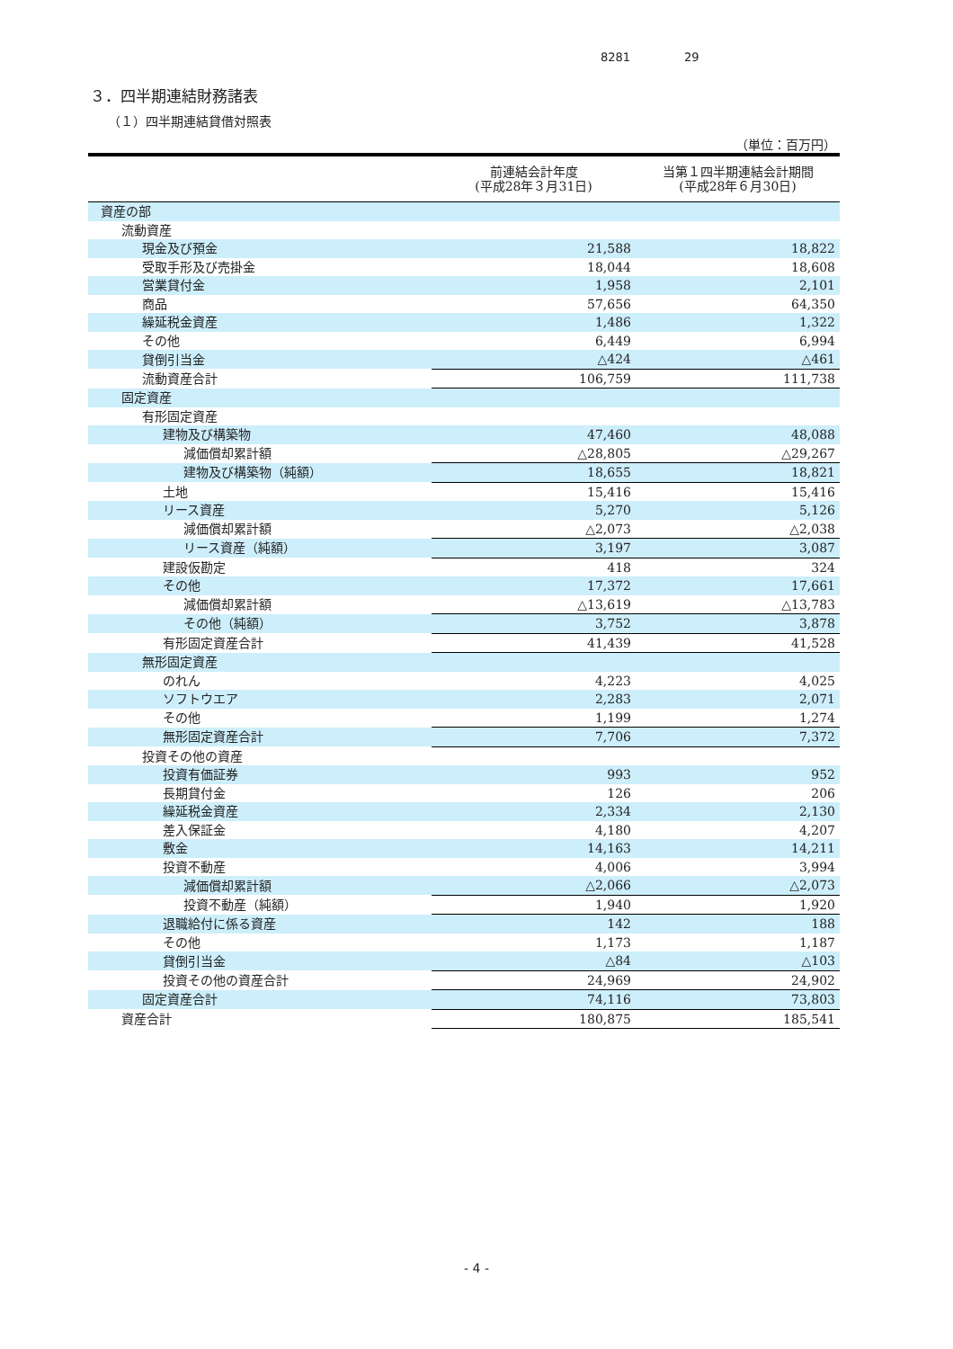8281 29
３．四半期連結財務諸表
（１）四半期連結貸借対照表
（単位：百万円）
| | 前連結会計年度 (平成28年３月31日) | 当第１四半期連結会計期間 (平成28年６月30日) |
| --- | --- | --- |
| 資産の部 | | |
| 流動資産 | | |
| 現金及び預金 | 21,588 | 18,822 |
| 受取手形及び売掛金 | 18,044 | 18,608 |
| 営業貸付金 | 1,958 | 2,101 |
| 商品 | 57,656 | 64,350 |
| 繰延税金資産 | 1,486 | 1,322 |
| その他 | 6,449 | 6,994 |
| 貸倒引当金 | △424 | △461 |
| 流動資産合計 | 106,759 | 111,738 |
| 固定資産 | | |
| 有形固定資産 | | |
| 建物及び構築物 | 47,460 | 48,088 |
| 減価償却累計額 | △28,805 | △29,267 |
| 建物及び構築物（純額） | 18,655 | 18,821 |
| 土地 | 15,416 | 15,416 |
| リース資産 | 5,270 | 5,126 |
| 減価償却累計額 | △2,073 | △2,038 |
| リース資産（純額） | 3,197 | 3,087 |
| 建設仮勘定 | 418 | 324 |
| その他 | 17,372 | 17,661 |
| 減価償却累計額 | △13,619 | △13,783 |
| その他（純額） | 3,752 | 3,878 |
| 有形固定資産合計 | 41,439 | 41,528 |
| 無形固定資産 | | |
| のれん | 4,223 | 4,025 |
| ソフトウエア | 2,283 | 2,071 |
| その他 | 1,199 | 1,274 |
| 無形固定資産合計 | 7,706 | 7,372 |
| 投資その他の資産 | | |
| 投資有価証券 | 993 | 952 |
| 長期貸付金 | 126 | 206 |
| 繰延税金資産 | 2,334 | 2,130 |
| 差入保証金 | 4,180 | 4,207 |
| 敷金 | 14,163 | 14,211 |
| 投資不動産 | 4,006 | 3,994 |
| 減価償却累計額 | △2,066 | △2,073 |
| 投資不動産（純額） | 1,940 | 1,920 |
| 退職給付に係る資産 | 142 | 188 |
| その他 | 1,173 | 1,187 |
| 貸倒引当金 | △84 | △103 |
| 投資その他の資産合計 | 24,969 | 24,902 |
| 固定資産合計 | 74,116 | 73,803 |
| 資産合計 | 180,875 | 185,541 |
- 4 -